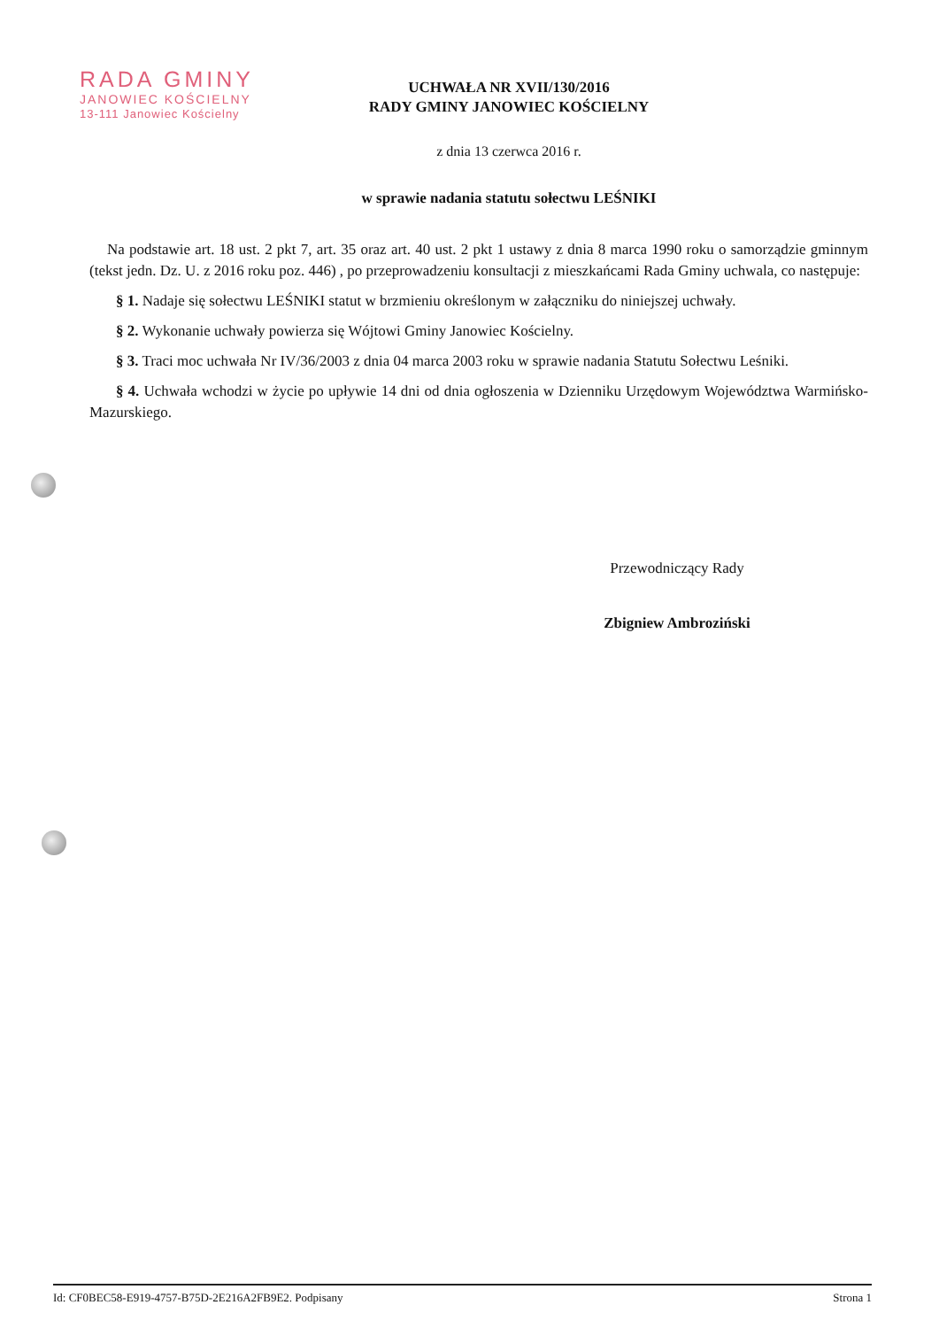RADA GMINY
JANOWIEC KOŚCIELNY
13-111 Janowiec Kościelny
UCHWAŁA NR XVII/130/2016
RADY GMINY JANOWIEC KOŚCIELNY
z dnia 13 czerwca 2016 r.
w sprawie nadania statutu sołectwu LEŚNIKI
Na podstawie art. 18 ust. 2 pkt 7, art. 35 oraz art. 40 ust. 2 pkt 1 ustawy z dnia 8 marca 1990 roku o samorządzie gminnym (tekst jedn. Dz. U. z 2016 roku poz. 446) , po przeprowadzeniu konsultacji z mieszkańcami Rada Gminy uchwala, co następuje:
§ 1. Nadaje się sołectwu LEŚNIKI statut w brzmieniu określonym w załączniku do niniejszej uchwały.
§ 2. Wykonanie uchwały powierza się Wójtowi Gminy Janowiec Kościelny.
§ 3. Traci moc uchwała Nr IV/36/2003 z dnia 04 marca 2003 roku w sprawie nadania Statutu Sołectwu Leśniki.
§ 4. Uchwała wchodzi w życie po upływie 14 dni od dnia ogłoszenia w Dzienniku Urzędowym Województwa Warmińsko-Mazurskiego.
Przewodniczący Rady
Zbigniew Ambroziński
Id: CF0BEC58-E919-4757-B75D-2E216A2FB9E2. Podpisany Strona 1